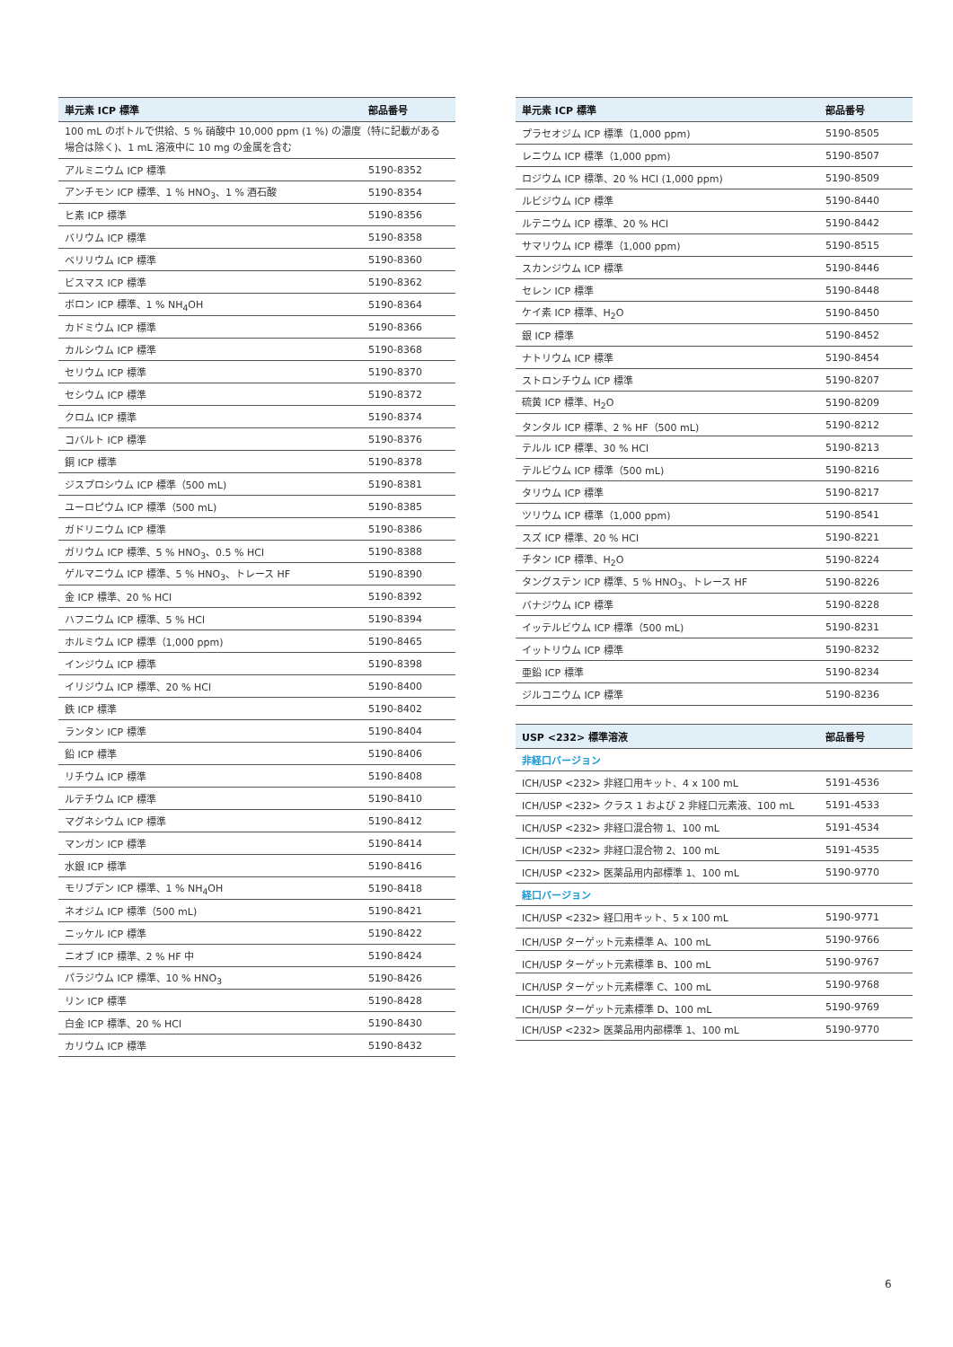| 単元素 ICP 標準 | 部品番号 |
| --- | --- |
| 100 mL のボトルで供給、5 % 硝酸中 10,000 ppm (1 %) の濃度（特に記載がある場合は除く)、1 mL 溶液中に 10 mg の金属を含む | |
| アルミニウム ICP 標準 | 5190-8352 |
| アンチモン ICP 標準、1 % HNO<sub>3</sub>、1 % 酒石酸 | 5190-8354 |
| ヒ素 ICP 標準 | 5190-8356 |
| バリウム ICP 標準 | 5190-8358 |
| ベリリウム ICP 標準 | 5190-8360 |
| ビスマス ICP 標準 | 5190-8362 |
| ボロン ICP 標準、1 % NH<sub>4</sub>OH | 5190-8364 |
| カドミウム ICP 標準 | 5190-8366 |
| カルシウム ICP 標準 | 5190-8368 |
| セリウム ICP 標準 | 5190-8370 |
| セシウム ICP 標準 | 5190-8372 |
| クロム ICP 標準 | 5190-8374 |
| コバルト ICP 標準 | 5190-8376 |
| 銅 ICP 標準 | 5190-8378 |
| ジスプロシウム ICP 標準（500 mL) | 5190-8381 |
| ユーロピウム ICP 標準（500 mL) | 5190-8385 |
| ガドリニウム ICP 標準 | 5190-8386 |
| ガリウム ICP 標準、5 % HNO<sub>3</sub>、0.5 % HCl | 5190-8388 |
| ゲルマニウム ICP 標準、5 % HNO<sub>3</sub>、トレース HF | 5190-8390 |
| 金 ICP 標準、20 % HCl | 5190-8392 |
| ハフニウム ICP 標準、5 % HCl | 5190-8394 |
| ホルミウム ICP 標準（1,000 ppm) | 5190-8465 |
| インジウム ICP 標準 | 5190-8398 |
| イリジウム ICP 標準、20 % HCl | 5190-8400 |
| 鉄 ICP 標準 | 5190-8402 |
| ランタン ICP 標準 | 5190-8404 |
| 鉛 ICP 標準 | 5190-8406 |
| リチウム ICP 標準 | 5190-8408 |
| ルテチウム ICP 標準 | 5190-8410 |
| マグネシウム ICP 標準 | 5190-8412 |
| マンガン ICP 標準 | 5190-8414 |
| 水銀 ICP 標準 | 5190-8416 |
| モリブデン ICP 標準、1 % NH<sub>4</sub>OH | 5190-8418 |
| ネオジム ICP 標準（500 mL) | 5190-8421 |
| ニッケル ICP 標準 | 5190-8422 |
| ニオブ ICP 標準、2 % HF 中 | 5190-8424 |
| パラジウム ICP 標準、10 % HNO<sub>3</sub> | 5190-8426 |
| リン ICP 標準 | 5190-8428 |
| 白金 ICP 標準、20 % HCl | 5190-8430 |
| カリウム ICP 標準 | 5190-8432 |
| 単元素 ICP 標準 | 部品番号 |
| --- | --- |
| プラセオジム ICP 標準（1,000 ppm) | 5190-8505 |
| レニウム ICP 標準（1,000 ppm) | 5190-8507 |
| ロジウム ICP 標準、20 % HCl (1,000 ppm) | 5190-8509 |
| ルビジウム ICP 標準 | 5190-8440 |
| ルテニウム ICP 標準、20 % HCl | 5190-8442 |
| サマリウム ICP 標準（1,000 ppm) | 5190-8515 |
| スカンジウム ICP 標準 | 5190-8446 |
| セレン ICP 標準 | 5190-8448 |
| ケイ素 ICP 標準、H<sub>2</sub>O | 5190-8450 |
| 銀 ICP 標準 | 5190-8452 |
| ナトリウム ICP 標準 | 5190-8454 |
| ストロンチウム ICP 標準 | 5190-8207 |
| 硫黄 ICP 標準、H<sub>2</sub>O | 5190-8209 |
| タンタル ICP 標準、2 % HF（500 mL) | 5190-8212 |
| テルル ICP 標準、30 % HCl | 5190-8213 |
| テルビウム ICP 標準（500 mL) | 5190-8216 |
| タリウム ICP 標準 | 5190-8217 |
| ツリウム ICP 標準（1,000 ppm) | 5190-8541 |
| スズ ICP 標準、20 % HCl | 5190-8221 |
| チタン ICP 標準、H<sub>2</sub>O | 5190-8224 |
| タングステン ICP 標準、5 % HNO<sub>3</sub>、トレース HF | 5190-8226 |
| バナジウム ICP 標準 | 5190-8228 |
| イッテルビウム ICP 標準（500 mL) | 5190-8231 |
| イットリウム ICP 標準 | 5190-8232 |
| 亜鉛 ICP 標準 | 5190-8234 |
| ジルコニウム ICP 標準 | 5190-8236 |
| USP <232> 標準溶液 | 部品番号 |
| --- | --- |
| 非経口バージョン | |
| ICH/USP <232> 非経口用キット、4 x 100 mL | 5191-4536 |
| ICH/USP <232> クラス 1 および 2 非経口元素液、100 mL | 5191-4533 |
| ICH/USP <232> 非経口混合物 1、100 mL | 5191-4534 |
| ICH/USP <232> 非経口混合物 2、100 mL | 5191-4535 |
| ICH/USP <232> 医薬品用内部標準 1、100 mL | 5190-9770 |
| 経口バージョン | |
| ICH/USP <232> 経口用キット、5 x 100 mL | 5190-9771 |
| ICH/USP ターゲット元素標準 A、100 mL | 5190-9766 |
| ICH/USP ターゲット元素標準 B、100 mL | 5190-9767 |
| ICH/USP ターゲット元素標準 C、100 mL | 5190-9768 |
| ICH/USP ターゲット元素標準 D、100 mL | 5190-9769 |
| ICH/USP <232> 医薬品用内部標準 1、100 mL | 5190-9770 |
6